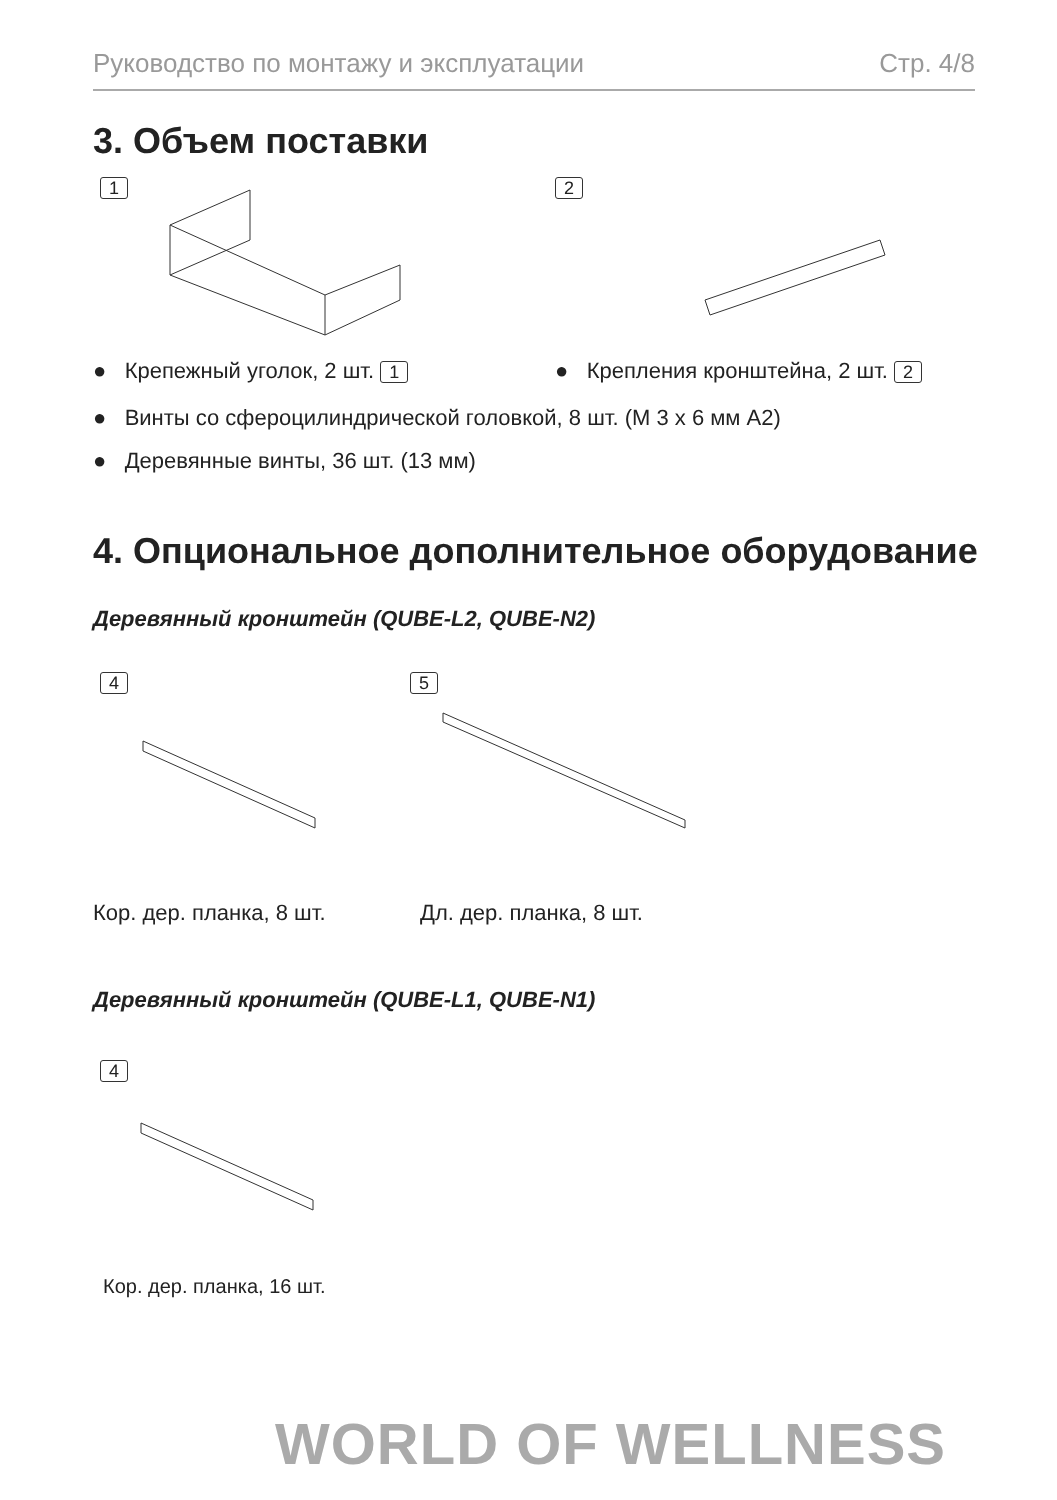Руководство по монтажу и эксплуатации Стр. 4/8
3. Объем поставки
1 2
● Крепежный уголок, 2 шт. 1
● Крепления кронштейна, 2 шт. 2
● Винты со сфероцилиндрической головкой, 8 шт. (M 3 x 6 мм A2)
● Деревянные винты, 36 шт. (13 мм)
4. Опциональное дополнительное оборудование
Деревянный кронштейн (QUBE-L2, QUBE-N2)
4 5
Кор. дер. планка, 8 шт. Дл. дер. планка, 8 шт.
Деревянный кронштейн (QUBE-L1, QUBE-N1)
4
Кор. дер. планка, 16 шт.
WORLD OF WELLNESS